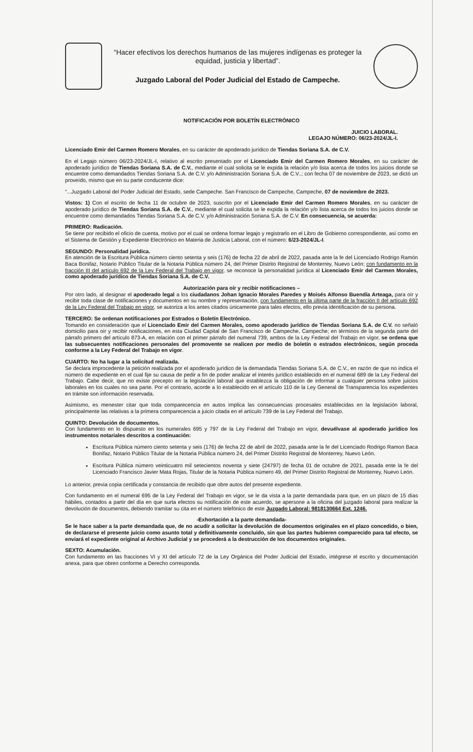“Hacer efectivos los derechos humanos de las mujeres indígenas es proteger la equidad, justicia y libertad”.
Juzgado Laboral del Poder Judicial del Estado de Campeche.
NOTIFICACIÓN POR BOLETÍN ELECTRÓNICO
JUICIO LABORAL.
LEGAJO NÚMERO: 06/23-2024/JL-I.
Licenciado Emir del Carmen Romero Morales, en su carácter de apoderado jurídico de Tiendas Soriana S.A. de C.V.
En el Legajo número 06/23-2024/JL-I, relativo al escrito presentado por el Licenciado Emir del Carmen Romero Morales, en su carácter de apoderado jurídico de Tiendas Soriana S.A. de C.V., mediante el cual solicita se le expida la relación y/o lista acerca de todos los juicios donde se encuentre como demandados Tiendas Soriana S.A. de C.V. y/o Administración Soriana S.A. de C.V..; con fecha 07 de noviembre de 2023, se dictó un proveído, mismo que en su parte conducente dice:
“...Juzgado Laboral del Poder Judicial del Estado, sede Campeche. San Francisco de Campeche, Campeche, 07 de noviembre de 2023.
Vistos: 1) Con el escrito de fecha 11 de octubre de 2023, suscrito por el Licenciado Emir del Carmen Romero Morales, en su carácter de apoderado jurídico de Tiendas Soriana S.A. de C.V., mediante el cual solicita se le expida la relación y/o lista acerca de todos los juicios donde se encuentre como demandados Tiendas Soriana S.A. de C.V. y/o Administración Soriana S.A. de C.V. En consecuencia, se acuerda:
PRIMERO: Radicación.
Se tiene por recibido el oficio de cuenta, motivo por el cual se ordena formar legajo y registrarlo en el Libro de Gobierno correspondiente, así como en el Sistema de Gestión y Expediente Electrónico en Materia de Justicia Laboral, con el número: 6/23-2024/JL-I.
SEGUNDO: Personalidad jurídica.
En atención de la Escritura Pública número ciento setenta y seis (176) de fecha 22 de abril de 2022, pasada ante la fe del Licenciado Rodrigo Ramón Baca Bonifaz, Notario Público Titular de la Notaria Pública número 24, del Primer Distrito Registral de Monterrey, Nuevo León; con fundamento en la fracción III del artículo 692 de la Ley Federal del Trabajo en vigor, se reconoce la personalidad jurídica al Licenciado Emir del Carmen Morales, como apoderado jurídico de Tiendas Soriana S.A. de C.V.
Autorización para oír y recibir notificaciones –
Por otro lado, al designar el apoderado legal a los ciudadanos Johan Ignacio Morales Paredes y Moisés Alfonso Buendía Arteaga, para oír y recibir toda clase de notificaciones y documentos en su nombre y representación, con fundamento en la última parte de la fracción II del artículo 692 de la Ley Federal del Trabajo en vigor, se autoriza a los antes citados únicamente para tales efectos, ello previa identificación de su persona.
TERCERO: Se ordenan notificaciones por Estrados o Boletín Electrónico.
Tomando en consideración que el Licenciado Emir del Carmen Morales, como apoderado jurídico de Tiendas Soriana S.A. de C.V. no señaló domicilio para oír y recibir notificaciones, en esta Ciudad Capital de San Francisco de Campeche, Campeche; en términos de la segunda parte del párrafo primero del artículo 873-A, en relación con el primer párrafo del numeral 739, ambos de la Ley Federal del Trabajo en vigor, se ordena que las subsecuentes notificaciones personales del promovente se realicen por medio de boletín o estrados electrónicos, según proceda conforme a la Ley Federal del Trabajo en vigor.
CUARTO: No ha lugar a la solicitud realizada.
Se declara improcedente la petición realizada por el apoderado jurídico de la demandada Tiendas Soriana S.A. de C.V., en razón de que no indica el número de expediente en el cual fije su causa de pedir a fin de poder analizar el interés jurídico establecido en el numeral 689 de la Ley Federal del Trabajo. Cabe decir, que no existe precepto en la legislación laboral que establezca la obligación de informar a cualquier persona sobre juicios laborales en los cuales no sea parte. Por el contrario, acorde a lo establecido en el artículo 110 de la Ley General de Transparencia los expedientes en trámite son información reservada.
Asimismo, es menester citar que toda comparecencia en autos implica las consecuencias procesales establecidas en la legislación laboral, principalmente las relativas a la primera comparecencia a juicio citada en el artículo 739 de la Ley Federal del Trabajo.
QUINTO: Devolución de documentos.
Con fundamento en lo dispuesto en los numerales 695 y 797 de la Ley Federal del Trabajo en vigor, devuélvase al apoderado jurídico los instrumentos notariales descritos a continuación:
Escritura Pública número ciento setenta y seis (176) de fecha 22 de abril de 2022, pasada ante la fe del Licenciado Rodrigo Ramon Baca Bonifaz, Notario Público Titular de la Notaria Pública número 24, del Primer Distrito Registral de Monterrey, Nuevo León.
Escritura Pública número veinticuatro mil setecientos noventa y siete (24797) de fecha 01 de octubre de 2021, pasada ente la fe del Licenciado Francisco Javier Mata Rojas, Titular de la Notaria Pública número 49, del Primer Distrito Registral de Monterrey, Nuevo León.
Lo anterior, previa copia certificada y constancia de recibido que obre autos del presente expediente.
Con fundamento en el numeral 695 de la Ley Federal del Trabajo en vigor, se le da vista a la parte demandada para que, en un plazo de 15 días hábiles, contados a partir del día en que surta efectos su notificación de este acuerdo, se apersone a la oficina del juzgado laboral para realizar la devolución de documentos, debiendo tramitar su cita en el número telefónico de este Juzgado Laboral: 9818130664 Ext. 1246.
-Exhortación a la parte demandada-
Se le hace saber a la parte demandada que, de no acudir a solicitar la devolución de documentos originales en el plazo concedido, o bien, de declararse el presente juicio como asunto total y definitivamente concluido, sin que las partes hubieren comparecido para tal efecto, se enviará el expediente original al Archivo Judicial y se procederá a la destrucción de los documentos originales.
SEXTO: Acumulación.
Con fundamento en las fracciones VI y XI del artículo 72 de la Ley Orgánica del Poder Judicial del Estado, intégrese el escrito y documentación anexa, para que obren conforme a Derecho corresponda.